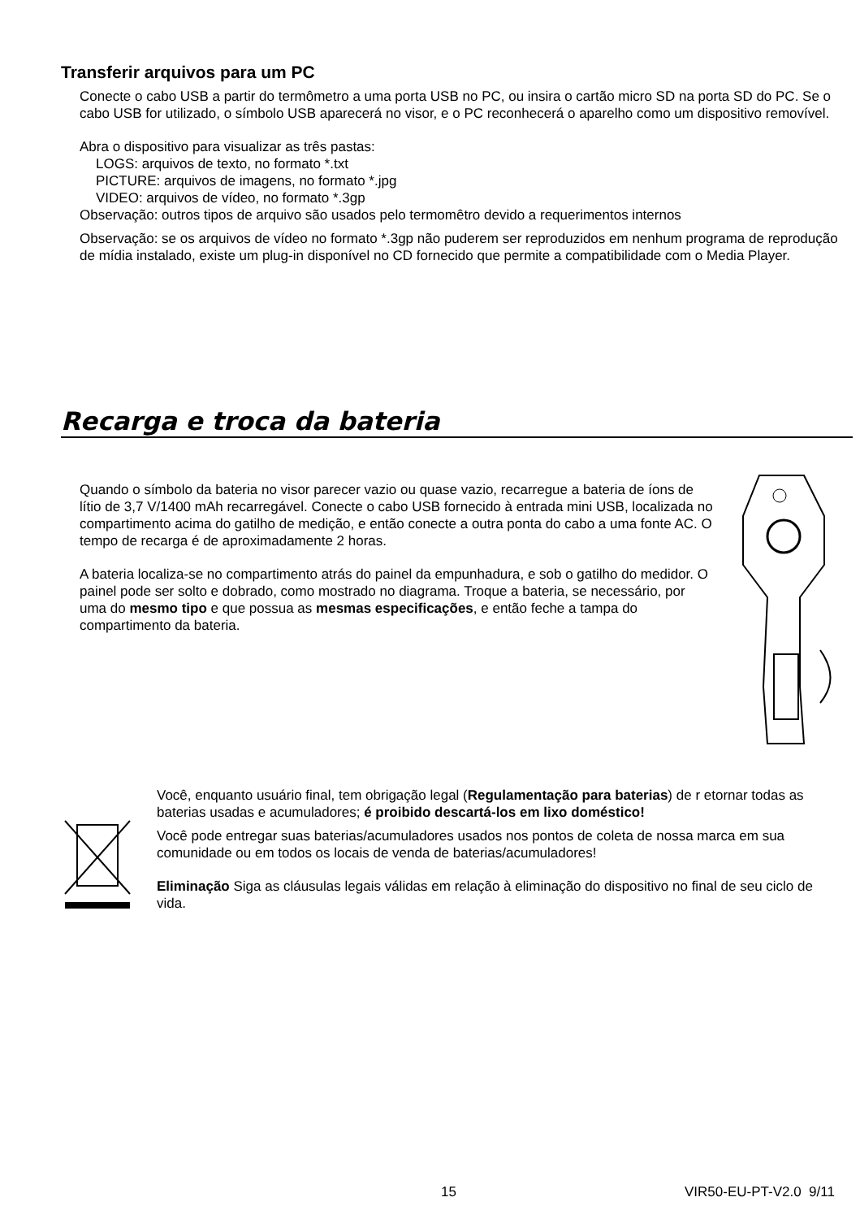Transferir arquivos para um PC
Conecte o cabo USB a partir do termômetro a uma porta USB no PC, ou insira o cartão micro SD na porta SD do PC. Se o cabo USB for utilizado, o símbolo USB aparecerá no visor, e o PC reconhecerá o aparelho como um dispositivo removível.
Abra o dispositivo para visualizar as três pastas:
LOGS: arquivos de texto, no formato *.txt
PICTURE: arquivos de imagens, no formato *.jpg
VIDEO: arquivos de vídeo, no formato *.3gp
Observação: outros tipos de arquivo são usados pelo termomêtro devido a requerimentos internos
Observação: se os arquivos de vídeo no formato *.3gp não puderem ser reproduzidos em nenhum programa de reprodução de mídia instalado, existe um plug-in disponível no CD fornecido que permite a compatibilidade com o Media Player.
Recarga e troca da bateria
Quando o símbolo da bateria no visor parecer vazio ou quase vazio, recarregue a bateria de íons de lítio de 3,7 V/1400 mAh recarregável. Conecte o cabo USB fornecido à entrada mini USB, localizada no compartimento acima do gatilho de medição, e então conecte a outra ponta do cabo a uma fonte AC. O tempo de recarga é de aproximadamente 2 horas.
A bateria localiza-se no compartimento atrás do painel da empunhadura, e sob o gatilho do medidor. O painel pode ser solto e dobrado, como mostrado no diagrama. Troque a bateria, se necessário, por uma do mesmo tipo e que possua as mesmas especificações, e então feche a tampa do compartimento da bateria.
Você, enquanto usuário final, tem obrigação legal (Regulamentação para baterias) de r etornar todas as baterias usadas e acumuladores; é proibido descartá-los em lixo doméstico!
Você pode entregar suas baterias/acumuladores usados nos pontos de coleta de nossa marca em sua comunidade ou em todos os locais de venda de baterias/acumuladores!
Eliminação Siga as cláusulas legais válidas em relação à eliminação do dispositivo no final de seu ciclo de vida.
15 VIR50-EU-PT-V2.0 9/11